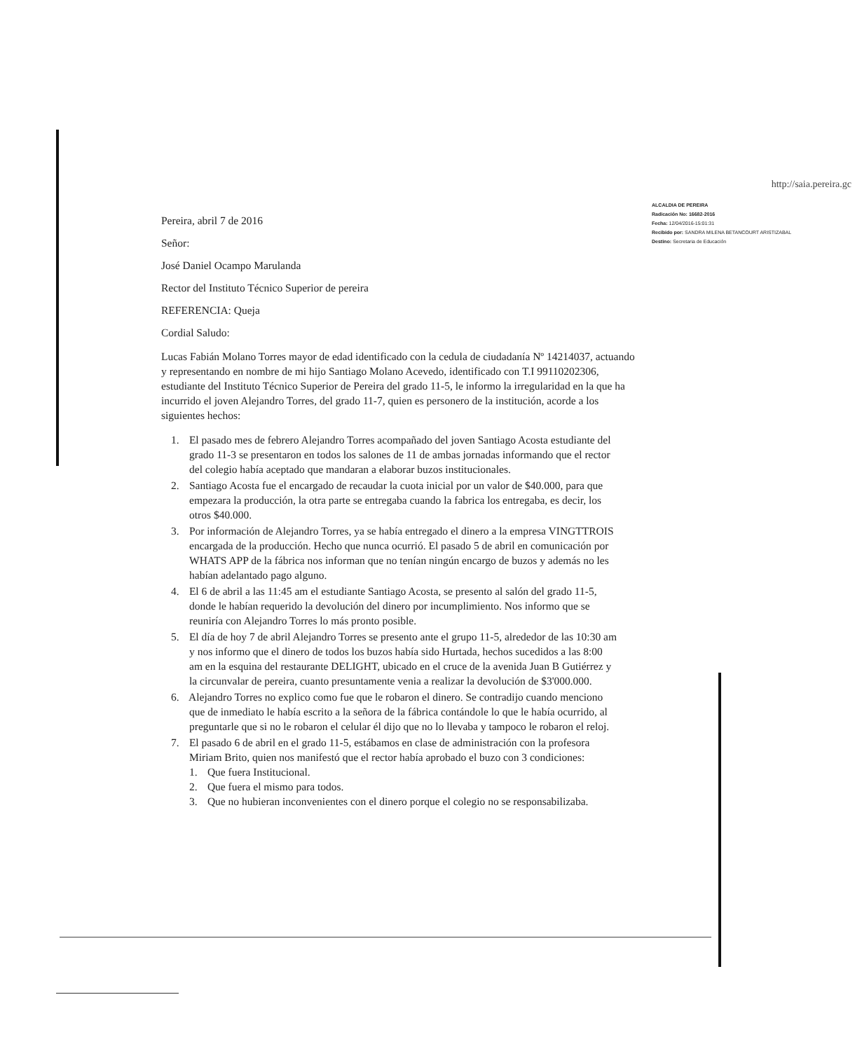http://saia.pereira.gc
Pereira, abril 7 de 2016
Señor:
ALCALDIA DE PEREIRA
Radicación No: 16682-2016
Fecha: 12/04/2016-15:01:31
Recibido por: SANDRA MILENA BETANCOURT ARISTIZABAL
Destino: Secretaria de Educación
José Daniel Ocampo Marulanda
Rector del Instituto Técnico Superior de pereira
REFERENCIA: Queja
Cordial Saludo:
Lucas Fabián Molano Torres mayor de edad identificado con la cedula de ciudadanía Nº 14214037, actuando y representando en nombre de mi hijo Santiago Molano Acevedo, identificado con T.I 99110202306, estudiante del Instituto Técnico Superior de Pereira del grado 11-5, le informo la irregularidad en la que ha incurrido el joven Alejandro Torres, del grado 11-7, quien es personero de la institución, acorde a los siguientes hechos:
1. El pasado mes de febrero Alejandro Torres acompañado del joven Santiago Acosta estudiante del grado 11-3 se presentaron en todos los salones de 11 de ambas jornadas informando que el rector del colegio había aceptado que mandaran a elaborar buzos institucionales.
2. Santiago Acosta fue el encargado de recaudar la cuota inicial por un valor de $40.000, para que empezara la producción, la otra parte se entregaba cuando la fabrica los entregaba, es decir, los otros $40.000.
3. Por información de Alejandro Torres, ya se había entregado el dinero a la empresa VINGTTROIS encargada de la producción. Hecho que nunca ocurrió. El pasado 5 de abril en comunicación por WHATS APP de la fábrica nos informan que no tenían ningún encargo de buzos y además no les habían adelantado pago alguno.
4. El 6 de abril a las 11:45 am el estudiante Santiago Acosta, se presento al salón del grado 11-5, donde le habían requerido la devolución del dinero por incumplimiento. Nos informo que se reuniría con Alejandro Torres lo más pronto posible.
5. El día de hoy 7 de abril Alejandro Torres se presento ante el grupo 11-5, alrededor de las 10:30 am y nos informo que el dinero de todos los buzos había sido Hurtada, hechos sucedidos a las 8:00 am en la esquina del restaurante DELIGHT, ubicado en el cruce de la avenida Juan B Gutiérrez y la circunvalar de pereira, cuanto presuntamente venia a realizar la devolución de $3'000.000.
6. Alejandro Torres no explico como fue que le robaron el dinero. Se contradijo cuando menciono que de inmediato le había escrito a la señora de la fábrica contándole lo que le había ocurrido, al preguntarle que si no le robaron el celular él dijo que no lo llevaba y tampoco le robaron el reloj.
7. El pasado 6 de abril en el grado 11-5, estábamos en clase de administración con la profesora Miriam Brito, quien nos manifestó que el rector había aprobado el buzo con 3 condiciones:
1. Que fuera Institucional.
2. Que fuera el mismo para todos.
3. Que no hubieran inconvenientes con el dinero porque el colegio no se responsabilizaba.